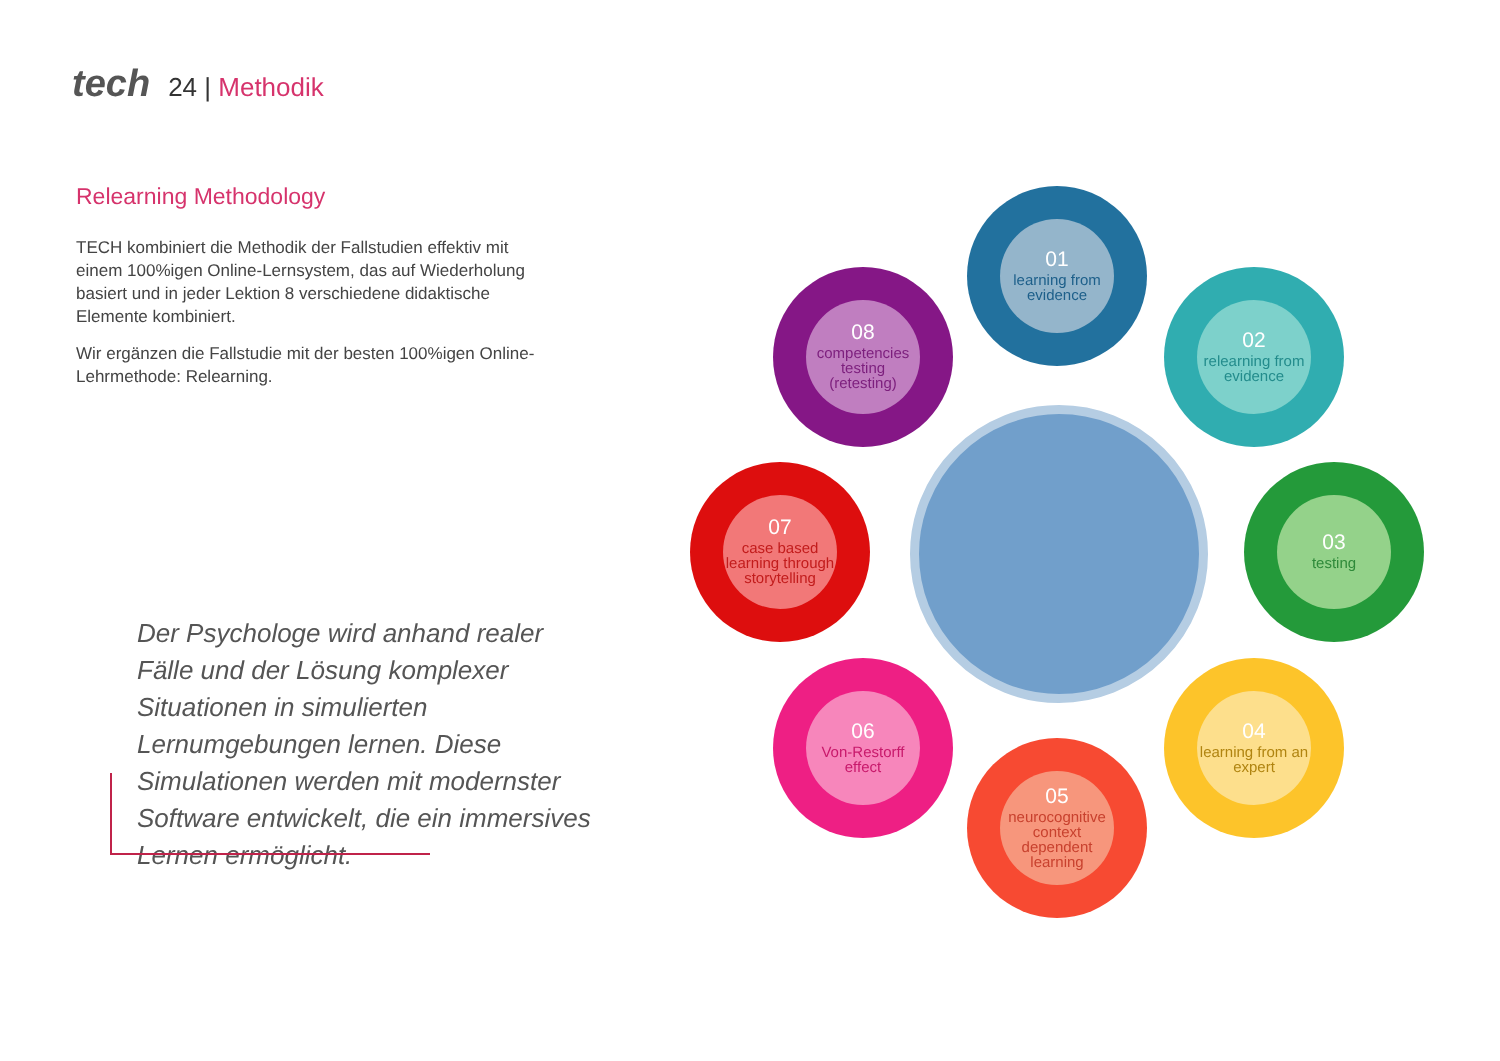tech 24 | Methodik
Relearning Methodology
TECH kombiniert die Methodik der Fallstudien effektiv mit einem 100%igen Online-Lernsystem, das auf Wiederholung basiert und in jeder Lektion 8 verschiedene didaktische Elemente kombiniert.
Wir ergänzen die Fallstudie mit der besten 100%igen Online-Lehrmethode: Relearning.
Der Psychologe wird anhand realer Fälle und der Lösung komplexer Situationen in simulierten Lernumgebungen lernen. Diese Simulationen werden mit modernster Software entwickelt, die ein immersives Lernen ermöglicht.
01
learning from evidence
02
relearning from evidence
03
testing
04
learning from an expert
05
neurocognitive context dependent learning
06
Von-Restorff effect
07
case based learning through storytelling
08
competencies testing (retesting)